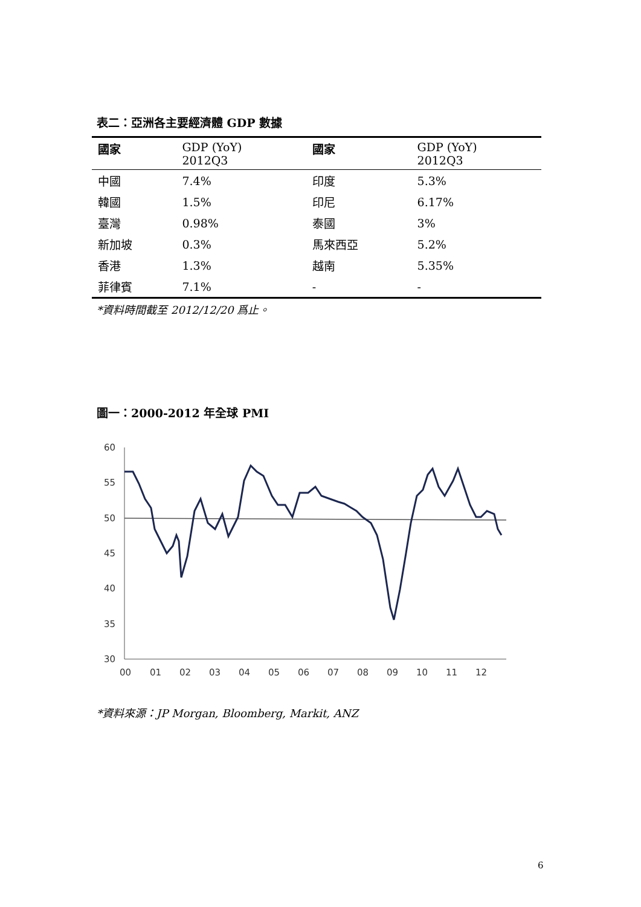表二：亞洲各主要經濟體 GDP 數據
| 國家 | GDP (YoY) 2012Q3 | 國家 | GDP (YoY) 2012Q3 |
| --- | --- | --- | --- |
| 中國 | 7.4% | 印度 | 5.3% |
| 韓國 | 1.5% | 印尼 | 6.17% |
| 臺灣 | 0.98% | 泰國 | 3% |
| 新加坡 | 0.3% | 馬來西亞 | 5.2% |
| 香港 | 1.3% | 越南 | 5.35% |
| 菲律賓 | 7.1% | - | - |
*資料時間截至 2012/12/20 爲止。
圖一：2000-2012 年全球 PMI
60
55
50
45
40
35
30
00
01
02
03
04
05
06
07
08
09
10
11
12
*資料來源：JP Morgan, Bloomberg, Markit, ANZ
6